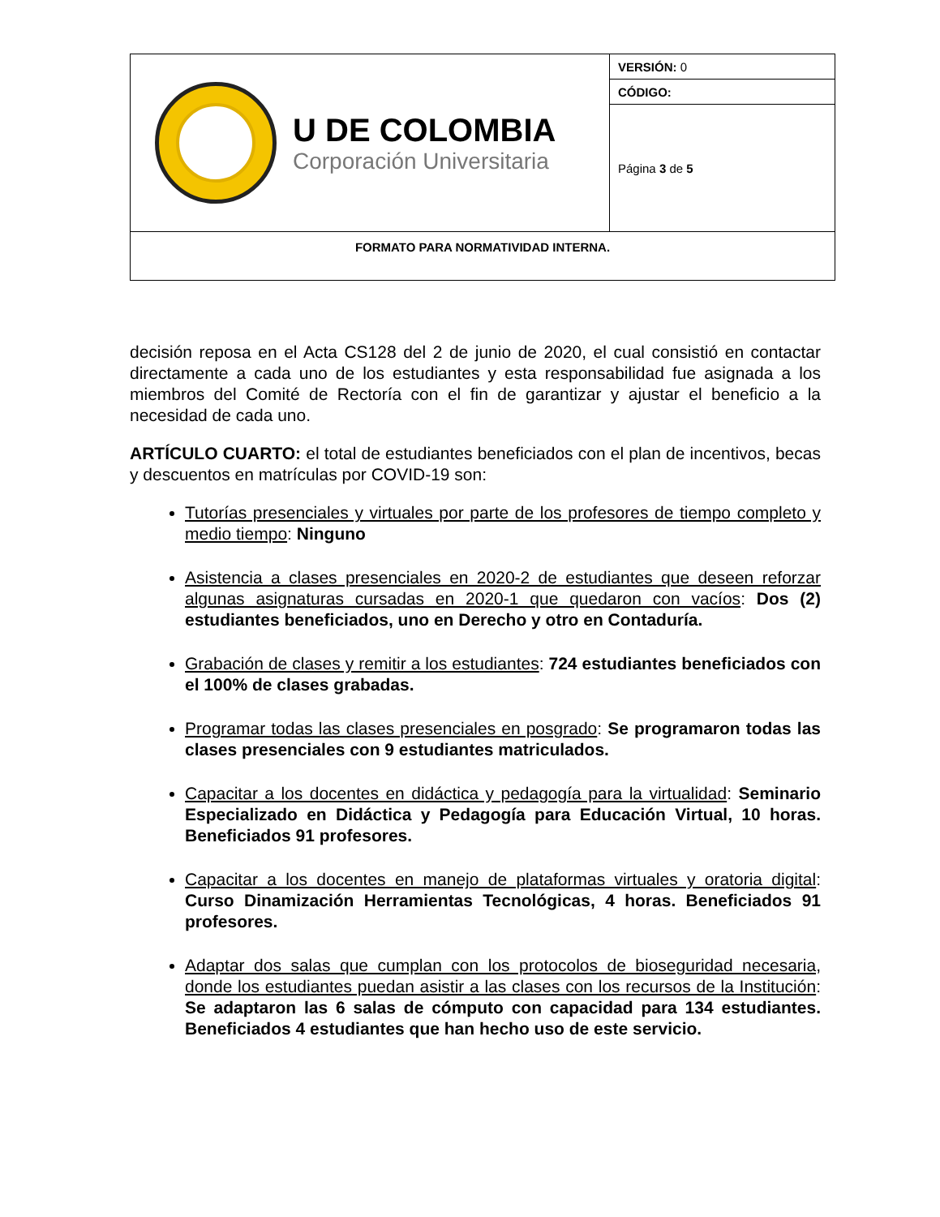| U DE COLOMBIA Corporación Universitaria | VERSIÓN: 0 |
| | CÓDIGO: |
| | Página 3 de 5 |
| FORMATO PARA NORMATIVIDAD INTERNA. | |
decisión reposa en el Acta CS128 del 2 de junio de 2020, el cual consistió en contactar directamente a cada uno de los estudiantes y esta responsabilidad fue asignada a los miembros del Comité de Rectoría con el fin de garantizar y ajustar el beneficio a la necesidad de cada uno.
ARTÍCULO CUARTO: el total de estudiantes beneficiados con el plan de incentivos, becas y descuentos en matrículas por COVID-19 son:
Tutorías presenciales y virtuales por parte de los profesores de tiempo completo y medio tiempo: Ninguno
Asistencia a clases presenciales en 2020-2 de estudiantes que deseen reforzar algunas asignaturas cursadas en 2020-1 que quedaron con vacíos: Dos (2) estudiantes beneficiados, uno en Derecho y otro en Contaduría.
Grabación de clases y remitir a los estudiantes: 724 estudiantes beneficiados con el 100% de clases grabadas.
Programar todas las clases presenciales en posgrado: Se programaron todas las clases presenciales con 9 estudiantes matriculados.
Capacitar a los docentes en didáctica y pedagogía para la virtualidad: Seminario Especializado en Didáctica y Pedagogía para Educación Virtual, 10 horas. Beneficiados 91 profesores.
Capacitar a los docentes en manejo de plataformas virtuales y oratoria digital: Curso Dinamización Herramientas Tecnológicas, 4 horas. Beneficiados 91 profesores.
Adaptar dos salas que cumplan con los protocolos de bioseguridad necesaria, donde los estudiantes puedan asistir a las clases con los recursos de la Institución: Se adaptaron las 6 salas de cómputo con capacidad para 134 estudiantes. Beneficiados 4 estudiantes que han hecho uso de este servicio.